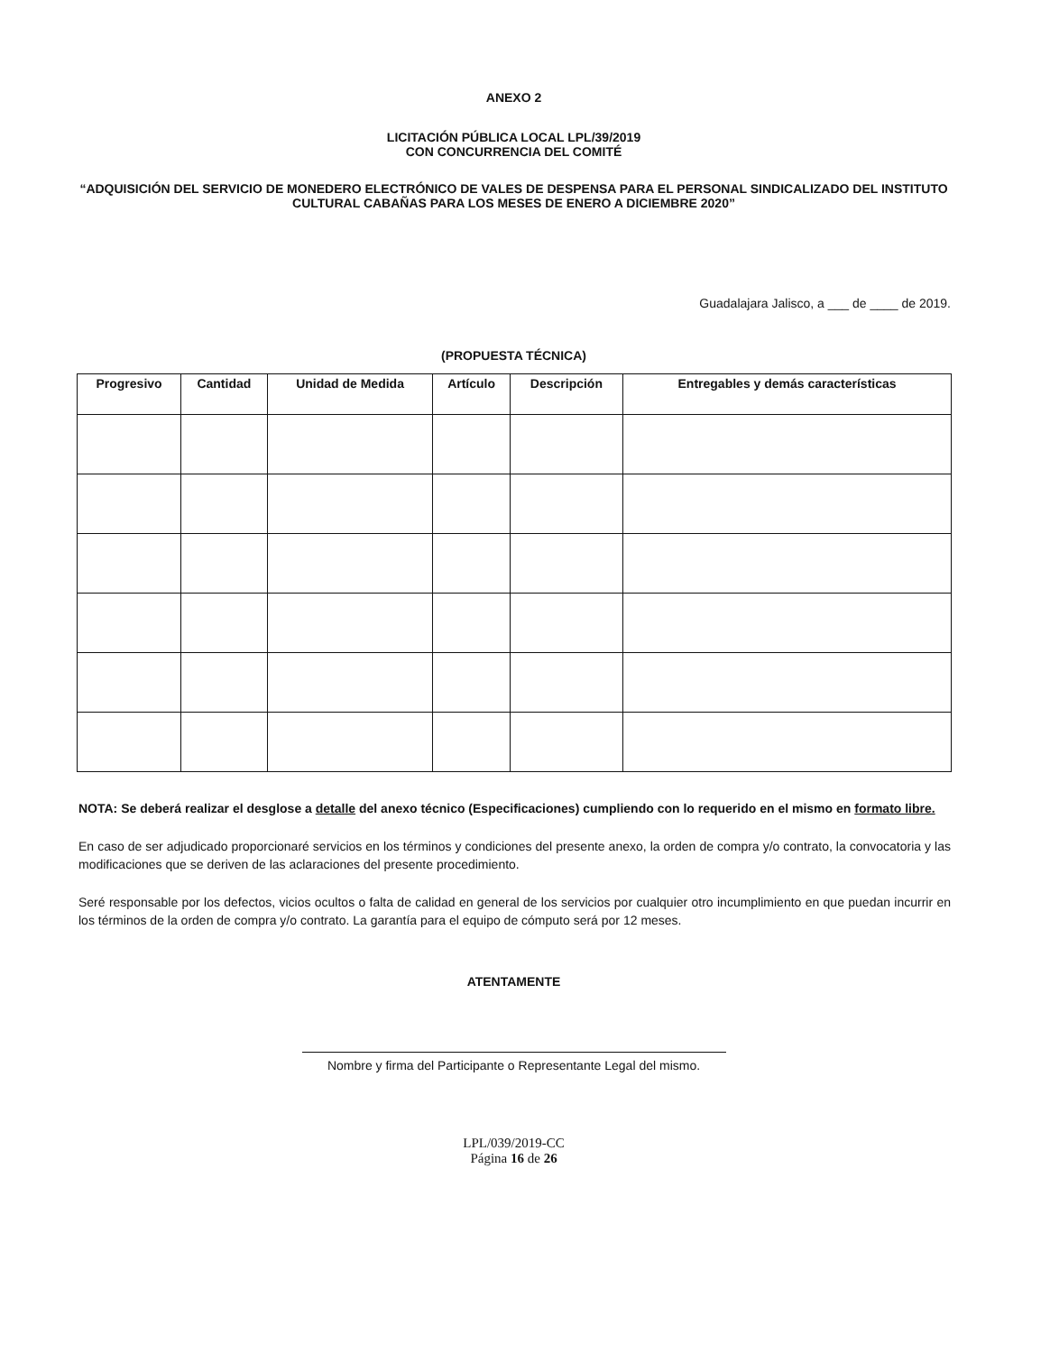ANEXO 2
LICITACIÓN PÚBLICA LOCAL LPL/39/2019
CON CONCURRENCIA DEL COMITÉ
“ADQUISICIÓN DEL SERVICIO DE MONEDERO ELECTRÓNICO DE VALES DE DESPENSA PARA EL PERSONAL SINDICALIZADO DEL INSTITUTO CULTURAL CABAÑAS PARA LOS MESES DE ENERO A DICIEMBRE 2020”
Guadalajara Jalisco, a ___ de ____ de 2019.
(PROPUESTA TÉCNICA)
| Progresivo | Cantidad | Unidad de Medida | Artículo | Descripción | Entregables y demás características |
| --- | --- | --- | --- | --- | --- |
NOTA: Se deberá realizar el desglose a detalle del anexo técnico (Especificaciones) cumpliendo con lo requerido en el mismo en formato libre.
En caso de ser adjudicado proporcionaré servicios en los términos y condiciones del presente anexo, la orden de compra y/o contrato, la convocatoria y las modificaciones que se deriven de las aclaraciones del presente procedimiento.
Seré responsable por los defectos, vicios ocultos o falta de calidad en general de los servicios por cualquier otro incumplimiento en que puedan incurrir en los términos de la orden de compra y/o contrato. La garantía para el equipo de cómputo será por 12 meses.
ATENTAMENTE
Nombre y firma del Participante o Representante Legal del mismo.
LPL/039/2019-CC
Página 16 de 26